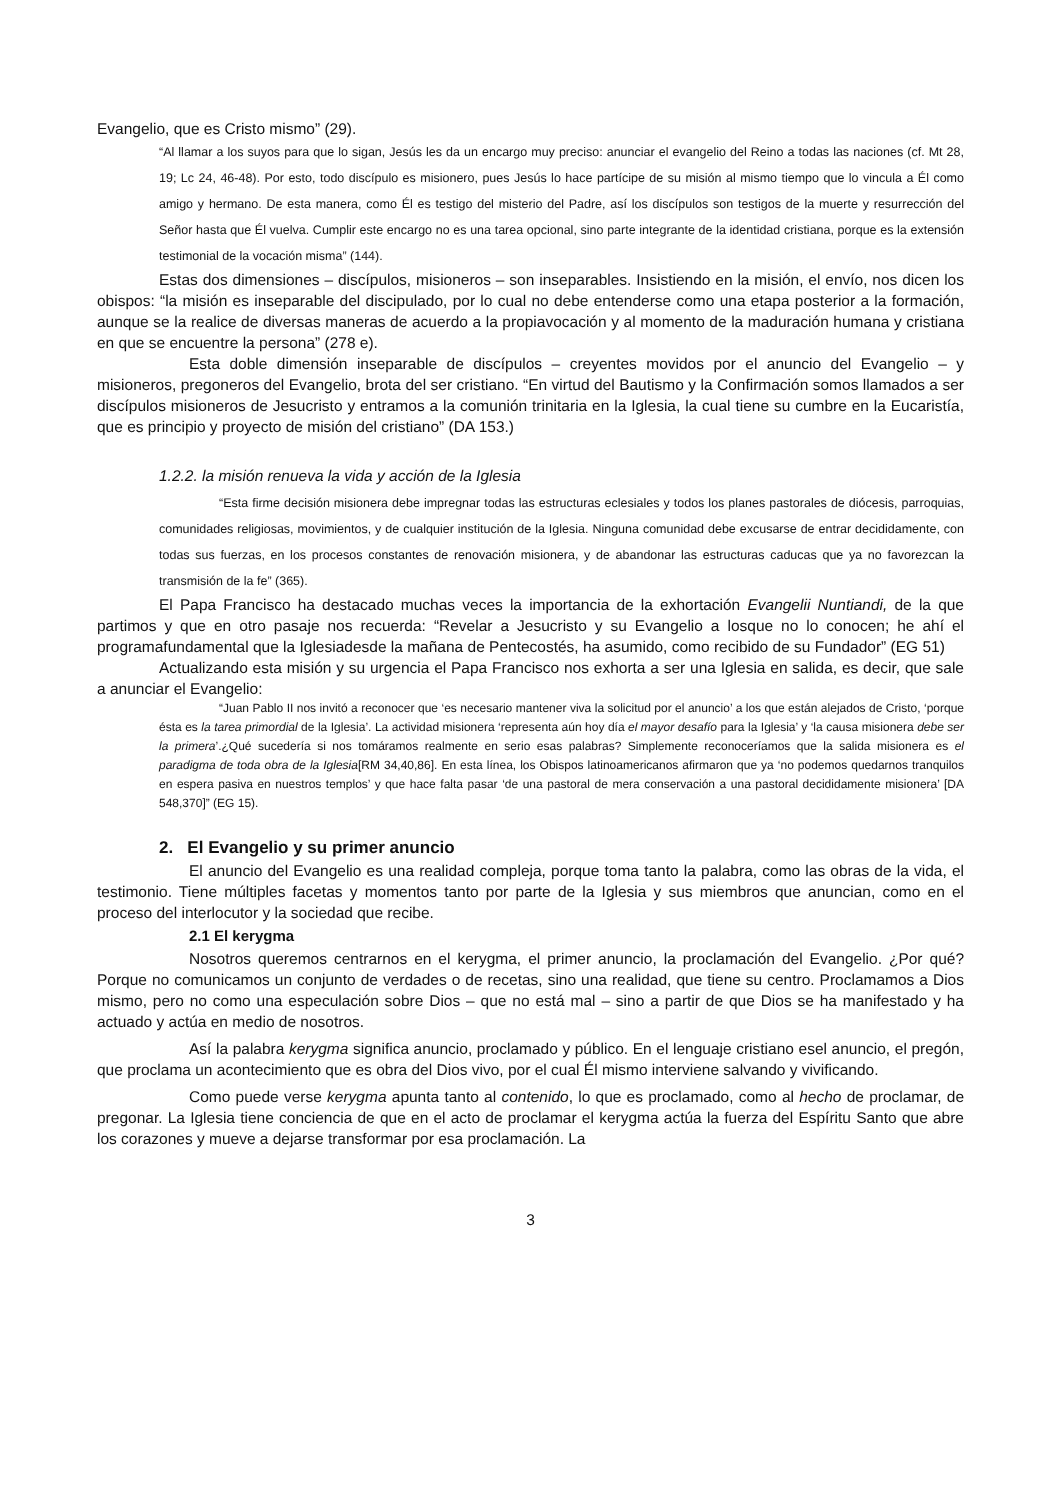Evangelio, que es Cristo mismo” (29).
“Al llamar a los suyos para que lo sigan, Jesús les da un encargo muy preciso: anunciar el evangelio del Reino a todas las naciones (cf. Mt 28, 19; Lc 24, 46-48). Por esto, todo discípulo es misionero, pues Jesús lo hace partícipe de su misión al mismo tiempo que lo vincula a Él como amigo y hermano. De esta manera, como Él es testigo del misterio del Padre, así los discípulos son testigos de la muerte y resurrección del Señor hasta que Él vuelva. Cumplir este encargo no es una tarea opcional, sino parte integrante de la identidad cristiana, porque es la extensión testimonial de la vocación misma” (144).
Estas dos dimensiones – discípulos, misioneros – son inseparables. Insistiendo en la misión, el envío, nos dicen los obispos: “la misión es inseparable del discipulado, por lo cual no debe entenderse como una etapa posterior a la formación, aunque se la realice de diversas maneras de acuerdo a la propiavocación y al momento de la maduración humana y cristiana en que se encuentre la persona” (278 e).
Esta doble dimensión inseparable de discípulos – creyentes movidos por el anuncio del Evangelio – y misioneros, pregoneros del Evangelio, brota del ser cristiano. “En virtud del Bautismo y la Confirmación somos llamados a ser discípulos misioneros de Jesucristo y entramos a la comunión trinitaria en la Iglesia, la cual tiene su cumbre en la Eucaristía, que es principio y proyecto de misión del cristiano” (DA 153.)
1.2.2. la misión renueva la vida y acción de la Iglesia
“Esta firme decisión misionera debe impregnar todas las estructuras eclesiales y todos los planes pastorales de diócesis, parroquias, comunidades religiosas, movimientos, y de cualquier institución de la Iglesia. Ninguna comunidad debe excusarse de entrar decididamente, con todas sus fuerzas, en los procesos constantes de renovación misionera, y de abandonar las estructuras caducas que ya no favorezcan la transmisión de la fe” (365).
El Papa Francisco ha destacado muchas veces la importancia de la exhortación Evangelii Nuntiandi, de la que partimos y que en otro pasaje nos recuerda: “Revelar a Jesucristo y su Evangelio a losque no lo conocen; he ahí el programafundamental que la Iglesiadesde la mañana de Pentecostés, ha asumido, como recibido de su Fundador” (EG 51)
Actualizando esta misión y su urgencia el Papa Francisco nos exhorta a ser una Iglesia en salida, es decir, que sale a anunciar el Evangelio:
“Juan Pablo II nos invitó a reconocer que ‘es necesario mantener viva la solicitud por el anuncio’ a los que están alejados de Cristo, ‘porque ésta es la tarea primordial de la Iglesia’. La actividad misionera ‘representa aún hoy día el mayor desafío para la Iglesia’ y ‘la causa misionera debe ser la primera’.¿Qué sucedería si nos tomáramos realmente en serio esas palabras? Simplemente reconoceríamos que la salida misionera es el paradigma de toda obra de la Iglesia[RM 34,40,86]. En esta línea, los Obispos latinoamericanos afirmaron que ya ‘no podemos quedarnos tranquilos en espera pasiva en nuestros templos’ y que hace falta pasar ‘de una pastoral de mera conservación a una pastoral decididamente misionera’ [DA 548,370]” (EG 15).
2. El Evangelio y su primer anuncio
El anuncio del Evangelio es una realidad compleja, porque toma tanto la palabra, como las obras de la vida, el testimonio. Tiene múltiples facetas y momentos tanto por parte de la Iglesia y sus miembros que anuncian, como en el proceso del interlocutor y la sociedad que recibe.
2.1 El kerygma
Nosotros queremos centrarnos en el kerygma, el primer anuncio, la proclamación del Evangelio. ¿Por qué? Porque no comunicamos un conjunto de verdades o de recetas, sino una realidad, que tiene su centro. Proclamamos a Dios mismo, pero no como una especulación sobre Dios – que no está mal – sino a partir de que Dios se ha manifestado y ha actuado y actúa en medio de nosotros.
Así la palabra kerygma significa anuncio, proclamado y público. En el lenguaje cristiano esel anuncio, el pregón, que proclama un acontecimiento que es obra del Dios vivo, por el cual Él mismo interviene salvando y vivificando.
Como puede verse kerygma apunta tanto al contenido, lo que es proclamado, como al hecho de proclamar, de pregonar. La Iglesia tiene conciencia de que en el acto de proclamar el kerygma actúa la fuerza del Espíritu Santo que abre los corazones y mueve a dejarse transformar por esa proclamación. La
3